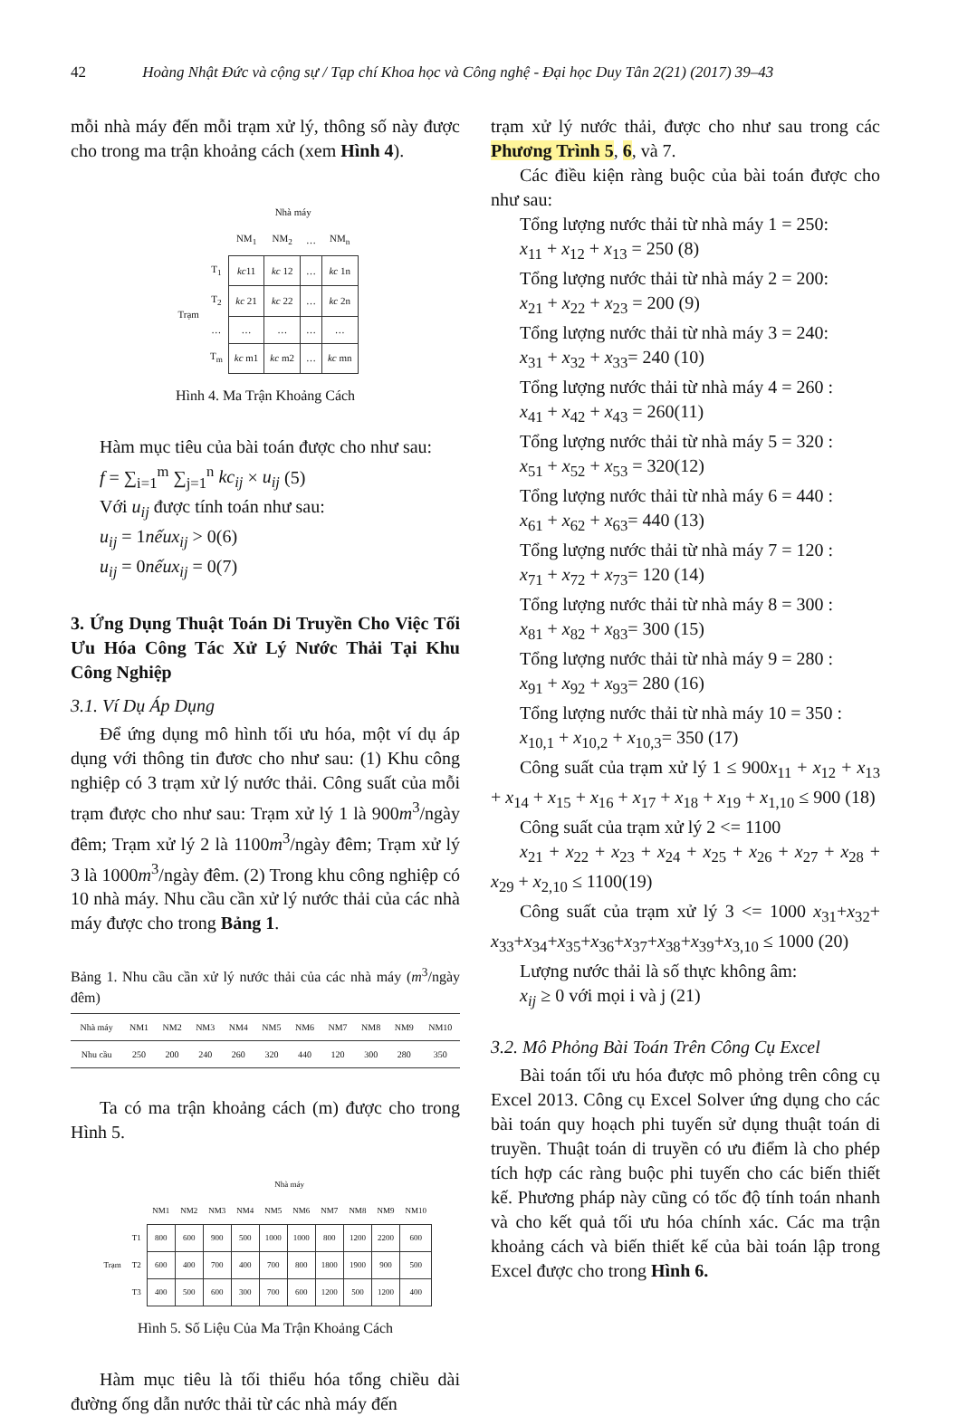42 Hoàng Nhật Đức và cộng sự / Tạp chí Khoa học và Công nghệ - Đại học Duy Tân 2(21) (2017) 39–43
mỗi nhà máy đến mỗi trạm xử lý, thông số này được cho trong ma trận khoảng cách (xem Hình 4).
| | | Nhà máy | | | |
| | | NM<sub>1</sub> | NM<sub>2</sub> | … | NM<sub>n</sub> |
| Trạm | T<sub>1</sub> | kc 11 | kc 12 | … | kc 1n |
| | T<sub>2</sub> | kc 21 | kc 22 | … | kc 2n |
| | … | … | … | … | … |
| | T<sub>m</sub> | kc m1 | kc m2 | … | kc mn |
Hình 4. Ma Trận Khoảng Cách
Hàm mục tiêu của bài toán được cho như sau:
f = ∑<sub>i=1</sub><sup>m</sup> ∑<sub>j=1</sub><sup>n</sup> kc<sub>ij</sub> × u<sub>ij</sub> (5)
Với u<sub>ij</sub> được tính toán như sau:
u<sub>ij</sub> = 1nếu x<sub>ij</sub> > 0(6)
u<sub>ij</sub> = 0nếu x<sub>ij</sub> = 0(7)
3. Ứng Dụng Thuật Toán Di Truyền Cho Việc Tối Ưu Hóa Công Tác Xử Lý Nước Thải Tại Khu Công Nghiệp
3.1. Ví Dụ Áp Dụng
Để ứng dụng mô hình tối ưu hóa, một ví dụ áp dụng với thông tin đươc cho như sau: (1) Khu công nghiệp có 3 trạm xử lý nước thải. Công suất của mỗi trạm được cho như sau: Trạm xử lý 1 là 900m<sup>3</sup>/ngày đêm; Trạm xử lý 2 là 1100m<sup>3</sup>/ngày đêm; Trạm xử lý 3 là 1000m<sup>3</sup>/ngày đêm. (2) Trong khu công nghiệp có 10 nhà máy. Nhu cầu cần xử lý nước thải của các nhà máy được cho trong Bảng 1.
Bảng 1. Nhu cầu cần xử lý nước thải của các nhà máy (m<sup>3</sup>/ngày đêm)
| Nhà máy | NM1 | NM2 | NM3 | NM4 | NM5 | NM6 | NM7 | NM8 | NM9 | NM10 |
| Nhu cầu | 250 | 200 | 240 | 260 | 320 | 440 | 120 | 300 | 280 | 350 |
Ta có ma trận khoảng cách (m) được cho trong Hình 5.
| | | Nhà máy | | | | | | | | | |
| | | NM1 | NM2 | NM3 | NM4 | NM5 | NM6 | NM7 | NM8 | NM9 | NM10 |
| Trạm | T1 | 800 | 600 | 900 | 500 | 1000 | 1000 | 800 | 1200 | 2200 | 600 |
| | T2 | 600 | 400 | 700 | 400 | 700 | 800 | 1800 | 1900 | 900 | 500 |
| | T3 | 400 | 500 | 600 | 300 | 700 | 600 | 1200 | 500 | 1200 | 400 |
Hình 5. Số Liệu Của Ma Trận Khoảng Cách
Hàm mục tiêu là tối thiểu hóa tổng chiều dài đường ống dẫn nước thải từ các nhà máy đến
trạm xử lý nước thải, được cho như sau trong các Phương Trình 5, 6, và 7.
Các điều kiện ràng buộc của bài toán được cho như sau:
Tổng lượng nước thải từ nhà máy 1 = 250:
x<sub>11</sub> + x<sub>12</sub> + x<sub>13</sub> = 250 (8)
Tổng lượng nước thải từ nhà máy 2 = 200:
x<sub>21</sub> + x<sub>22</sub> + x<sub>23</sub> = 200 (9)
Tổng lượng nước thải từ nhà máy 3 = 240:
x<sub>31</sub> + x<sub>32</sub> + x<sub>33</sub>= 240 (10)
Tổng lượng nước thải từ nhà máy 4 = 260 :
x<sub>41</sub> + x<sub>42</sub> + x<sub>43</sub> = 260(11)
Tổng lượng nước thải từ nhà máy 5 = 320 :
x<sub>51</sub> + x<sub>52</sub> + x<sub>53</sub> = 320(12)
Tổng lượng nước thải từ nhà máy 6 = 440 :
x<sub>61</sub> + x<sub>62</sub> + x<sub>63</sub>= 440 (13)
Tổng lượng nước thải từ nhà máy 7 = 120 :
x<sub>71</sub> + x<sub>72</sub> + x<sub>73</sub>= 120 (14)
Tổng lượng nước thải từ nhà máy 8 = 300 :
x<sub>81</sub> + x<sub>82</sub> + x<sub>83</sub>= 300 (15)
Tổng lượng nước thải từ nhà máy 9 = 280 :
x<sub>91</sub> + x<sub>92</sub> + x<sub>93</sub>= 280 (16)
Tổng lượng nước thải từ nhà máy 10 = 350 :
x<sub>10,1</sub> + x<sub>10,2</sub> + x<sub>10,3</sub>= 350 (17)
Công suất của trạm xử lý 1 ≤ 900x<sub>11</sub> + x<sub>12</sub> + x<sub>13</sub> + x<sub>14</sub> + x<sub>15</sub> + x<sub>16</sub> + x<sub>17</sub> + x<sub>18</sub> + x<sub>19</sub> + x<sub>1,10</sub> ≤ 900 (18)
Công suất của trạm xử lý 2 <= 1100
x<sub>21</sub> + x<sub>22</sub> + x<sub>23</sub> + x<sub>24</sub> + x<sub>25</sub> + x<sub>26</sub> + x<sub>27</sub> + x<sub>28</sub> + x<sub>29</sub> + x<sub>2,10</sub> ≤ 1100(19)
Công suất của trạm xử lý 3 <= 1000 x<sub>31</sub>+x<sub>32</sub>+ x<sub>33</sub>+x<sub>34</sub>+x<sub>35</sub>+x<sub>36</sub>+x<sub>37</sub>+x<sub>38</sub>+x<sub>39</sub>+x<sub>3,10</sub> ≤ 1000 (20)
Lượng nước thải là số thực không âm:
x<sub>ij</sub> ≥ 0 với mọi i và j (21)
3.2. Mô Phỏng Bài Toán Trên Công Cụ Excel
Bài toán tối ưu hóa được mô phỏng trên công cụ Excel 2013. Công cụ Excel Solver ứng dụng cho các bài toán quy hoạch phi tuyến sử dụng thuật toán di truyền. Thuật toán di truyền có ưu điểm là cho phép tích hợp các ràng buộc phi tuyến cho các biến thiết kế. Phương pháp này cũng có tốc độ tính toán nhanh và cho kết quả tối ưu hóa chính xác. Các ma trận khoảng cách và biến thiết kế của bài toán lập trong Excel được cho trong Hình 6.